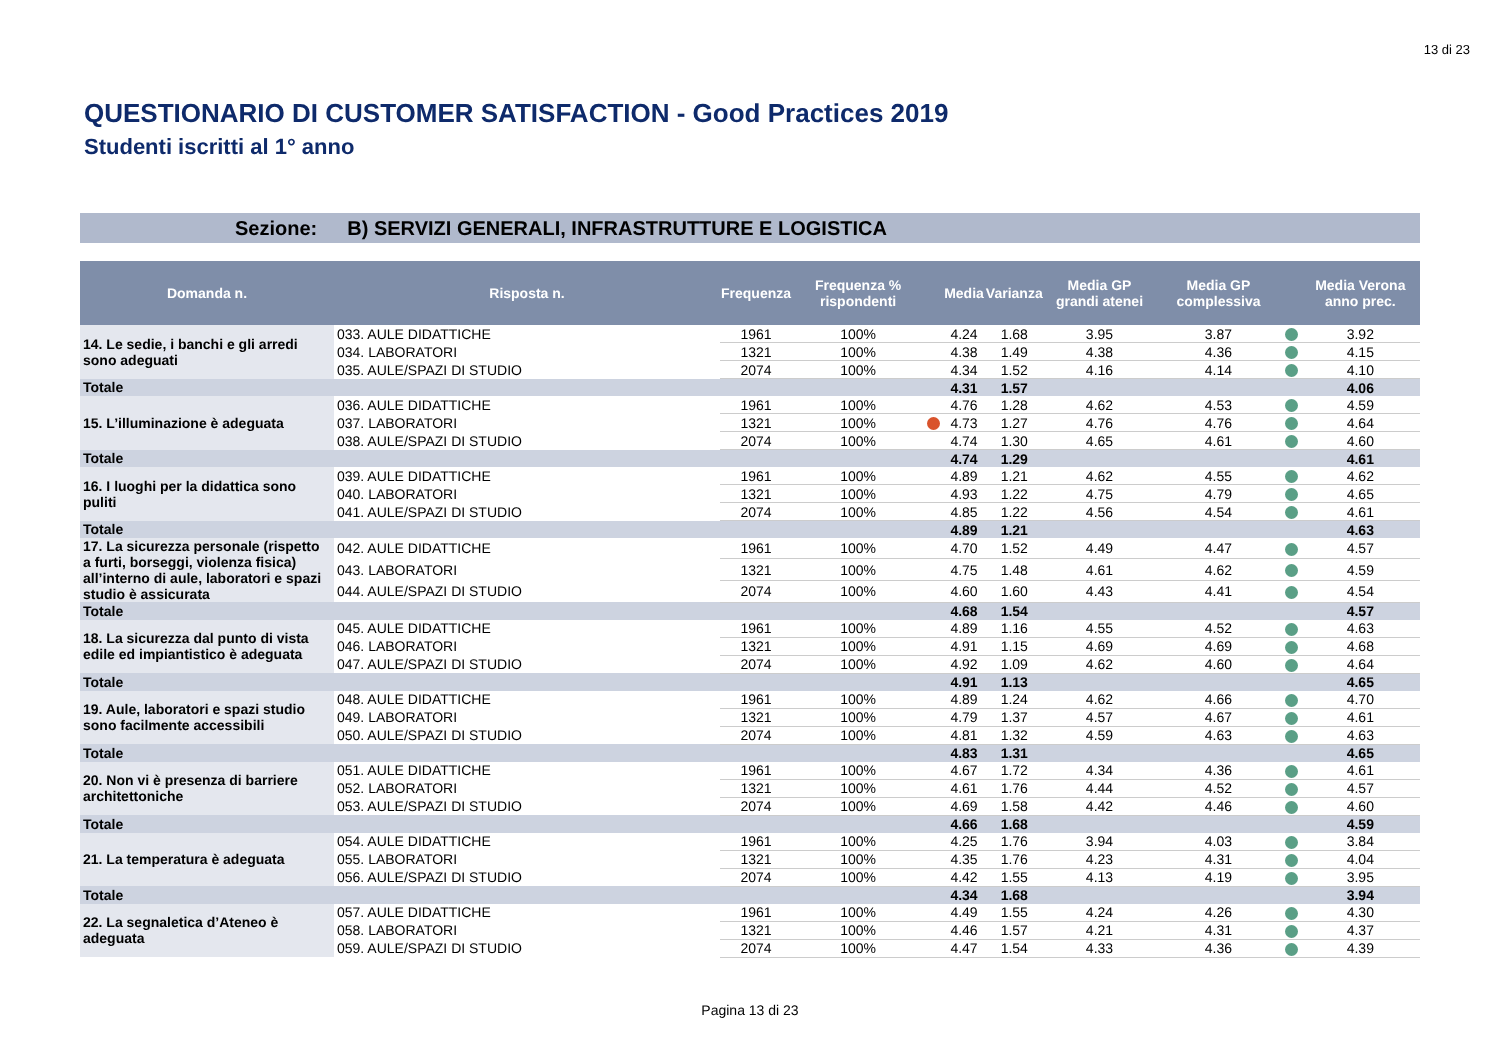13 di 23
QUESTIONARIO DI CUSTOMER SATISFACTION - Good Practices 2019
Studenti iscritti al 1° anno
Sezione: B) SERVIZI GENERALI, INFRASTRUTTURE E LOGISTICA
| Domanda n. | Risposta n. | Frequenza | Frequenza % rispondenti | | Media | Varianza | Media GP grandi atenei | Media GP complessiva | | Media Verona anno prec. |
| --- | --- | --- | --- | --- | --- | --- | --- | --- | --- | --- |
| 14. Le sedie, i banchi e gli arredi sono adeguati | 033. AULE DIDATTICHE | 1961 | 100% | | 4.24 | 1.68 | 3.95 | 3.87 | | 3.92 |
| | 034. LABORATORI | 1321 | 100% | | 4.38 | 1.49 | 4.38 | 4.36 | | 4.15 |
| | 035. AULE/SPAZI DI STUDIO | 2074 | 100% | | 4.34 | 1.52 | 4.16 | 4.14 | | 4.10 |
| Totale | | | | | 4.31 | 1.57 | | | | 4.06 |
| 15. L’illuminazione è adeguata | 036. AULE DIDATTICHE | 1961 | 100% | | 4.76 | 1.28 | 4.62 | 4.53 | | 4.59 |
| | 037. LABORATORI | 1321 | 100% | | 4.73 | 1.27 | 4.76 | 4.76 | | 4.64 |
| | 038. AULE/SPAZI DI STUDIO | 2074 | 100% | | 4.74 | 1.30 | 4.65 | 4.61 | | 4.60 |
| Totale | | | | | 4.74 | 1.29 | | | | 4.61 |
| 16. I luoghi per la didattica sono puliti | 039. AULE DIDATTICHE | 1961 | 100% | | 4.89 | 1.21 | 4.62 | 4.55 | | 4.62 |
| | 040. LABORATORI | 1321 | 100% | | 4.93 | 1.22 | 4.75 | 4.79 | | 4.65 |
| | 041. AULE/SPAZI DI STUDIO | 2074 | 100% | | 4.85 | 1.22 | 4.56 | 4.54 | | 4.61 |
| Totale | | | | | 4.89 | 1.21 | | | | 4.63 |
| 17. La sicurezza personale (rispetto a furti, borseggi, violenza fisica) all’interno di aule, laboratori e spazi studio è assicurata | 042. AULE DIDATTICHE | 1961 | 100% | | 4.70 | 1.52 | 4.49 | 4.47 | | 4.57 |
| | 043. LABORATORI | 1321 | 100% | | 4.75 | 1.48 | 4.61 | 4.62 | | 4.59 |
| | 044. AULE/SPAZI DI STUDIO | 2074 | 100% | | 4.60 | 1.60 | 4.43 | 4.41 | | 4.54 |
| Totale | | | | | 4.68 | 1.54 | | | | 4.57 |
| 18. La sicurezza dal punto di vista edile ed impiantistico è adeguata | 045. AULE DIDATTICHE | 1961 | 100% | | 4.89 | 1.16 | 4.55 | 4.52 | | 4.63 |
| | 046. LABORATORI | 1321 | 100% | | 4.91 | 1.15 | 4.69 | 4.69 | | 4.68 |
| | 047. AULE/SPAZI DI STUDIO | 2074 | 100% | | 4.92 | 1.09 | 4.62 | 4.60 | | 4.64 |
| Totale | | | | | 4.91 | 1.13 | | | | 4.65 |
| 19. Aule, laboratori e spazi studio sono facilmente accessibili | 048. AULE DIDATTICHE | 1961 | 100% | | 4.89 | 1.24 | 4.62 | 4.66 | | 4.70 |
| | 049. LABORATORI | 1321 | 100% | | 4.79 | 1.37 | 4.57 | 4.67 | | 4.61 |
| | 050. AULE/SPAZI DI STUDIO | 2074 | 100% | | 4.81 | 1.32 | 4.59 | 4.63 | | 4.63 |
| Totale | | | | | 4.83 | 1.31 | | | | 4.65 |
| 20. Non vi è presenza di barriere architettoniche | 051. AULE DIDATTICHE | 1961 | 100% | | 4.67 | 1.72 | 4.34 | 4.36 | | 4.61 |
| | 052. LABORATORI | 1321 | 100% | | 4.61 | 1.76 | 4.44 | 4.52 | | 4.57 |
| | 053. AULE/SPAZI DI STUDIO | 2074 | 100% | | 4.69 | 1.58 | 4.42 | 4.46 | | 4.60 |
| Totale | | | | | 4.66 | 1.68 | | | | 4.59 |
| 21. La temperatura è adeguata | 054. AULE DIDATTICHE | 1961 | 100% | | 4.25 | 1.76 | 3.94 | 4.03 | | 3.84 |
| | 055. LABORATORI | 1321 | 100% | | 4.35 | 1.76 | 4.23 | 4.31 | | 4.04 |
| | 056. AULE/SPAZI DI STUDIO | 2074 | 100% | | 4.42 | 1.55 | 4.13 | 4.19 | | 3.95 |
| Totale | | | | | 4.34 | 1.68 | | | | 3.94 |
| 22. La segnaletica d’Ateneo è adeguata | 057. AULE DIDATTICHE | 1961 | 100% | | 4.49 | 1.55 | 4.24 | 4.26 | | 4.30 |
| | 058. LABORATORI | 1321 | 100% | | 4.46 | 1.57 | 4.21 | 4.31 | | 4.37 |
| | 059. AULE/SPAZI DI STUDIO | 2074 | 100% | | 4.47 | 1.54 | 4.33 | 4.36 | | 4.39 |
Pagina 13 di 23